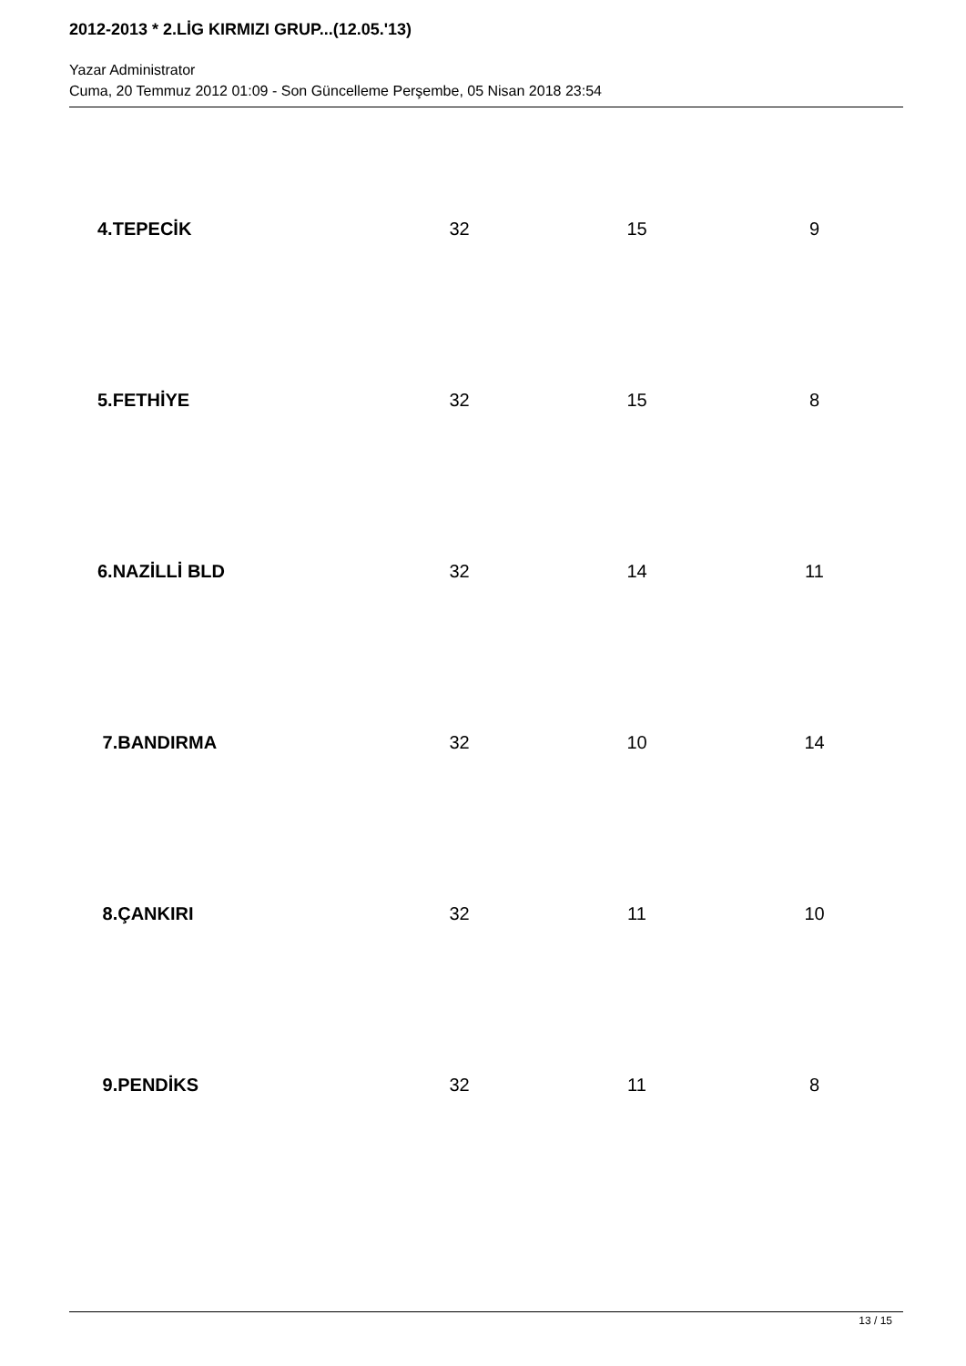2012-2013 * 2.LİG KIRMIZI GRUP...(12.05.'13)
Yazar Administrator
Cuma, 20 Temmuz 2012 01:09 - Son Güncelleme Perşembe, 05 Nisan 2018 23:54
| 4.TEPECİK | 32 | 15 | 9 |
| 5.FETHİYE | 32 | 15 | 8 |
| 6.NAZİLLİ BLD | 32 | 14 | 11 |
| 7.BANDIRMA | 32 | 10 | 14 |
| 8.ÇANKIRI | 32 | 11 | 10 |
| 9.PENDİKS | 32 | 11 | 8 |
13 / 15